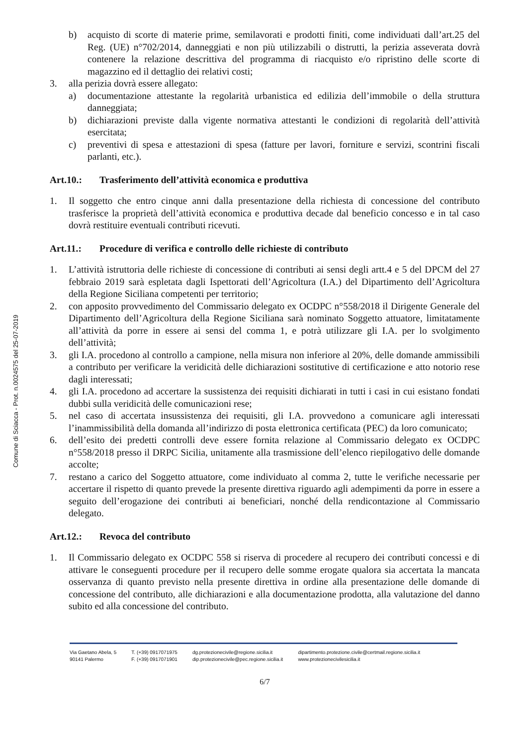Comune di Sciacca - Prot. n.0024575 del 25-07-2019
b) acquisto di scorte di materie prime, semilavorati e prodotti finiti, come individuati dall’art.25 del Reg. (UE) n°702/2014, danneggiati e non più utilizzabili o distrutti, la perizia asseverata dovrà contenere la relazione descrittiva del programma di riacquisto e/o ripristino delle scorte di magazzino ed il dettaglio dei relativi costi;
3. alla perizia dovrà essere allegato:
a) documentazione attestante la regolarità urbanistica ed edilizia dell’immobile o della struttura danneggiata;
b) dichiarazioni previste dalla vigente normativa attestanti le condizioni di regolarità dell’attività esercitata;
c) preventivi di spesa e attestazioni di spesa (fatture per lavori, forniture e servizi, scontrini fiscali parlanti, etc.).
Art.10.: Trasferimento dell’attività economica e produttiva
1. Il soggetto che entro cinque anni dalla presentazione della richiesta di concessione del contributo trasferisce la proprietà dell’attività economica e produttiva decade dal beneficio concesso e in tal caso dovrà restituire eventuali contributi ricevuti.
Art.11.: Procedure di verifica e controllo delle richieste di contributo
1. L’attività istruttoria delle richieste di concessione di contributi ai sensi degli artt.4 e 5 del DPCM del 27 febbraio 2019 sarà espletata dagli Ispettorati dell’Agricoltura (I.A.) del Dipartimento dell’Agricoltura della Regione Siciliana competenti per territorio;
2. con apposito provvedimento del Commissario delegato ex OCDPC n°558/2018 il Dirigente Generale del Dipartimento dell’Agricoltura della Regione Siciliana sarà nominato Soggetto attuatore, limitatamente all’attività da porre in essere ai sensi del comma 1, e potrà utilizzare gli I.A. per lo svolgimento dell’attività;
3. gli I.A. procedono al controllo a campione, nella misura non inferiore al 20%, delle domande ammissibili a contributo per verificare la veridicità delle dichiarazioni sostitutive di certificazione e atto notorio rese dagli interessati;
4. gli I.A. procedono ad accertare la sussistenza dei requisiti dichiarati in tutti i casi in cui esistano fondati dubbi sulla veridicità delle comunicazioni rese;
5. nel caso di accertata insussistenza dei requisiti, gli I.A. provvedono a comunicare agli interessati l’inammissibilità della domanda all’indirizzo di posta elettronica certificata (PEC) da loro comunicato;
6. dell’esito dei predetti controlli deve essere fornita relazione al Commissario delegato ex OCDPC n°558/2018 presso il DRPC Sicilia, unitamente alla trasmissione dell’elenco riepilogativo delle domande accolte;
7. restano a carico del Soggetto attuatore, come individuato al comma 2, tutte le verifiche necessarie per accertare il rispetto di quanto prevede la presente direttiva riguardo agli adempimenti da porre in essere a seguito dell’erogazione dei contributi ai beneficiari, nonché della rendicontazione al Commissario delegato.
Art.12.: Revoca del contributo
1. Il Commissario delegato ex OCDPC 558 si riserva di procedere al recupero dei contributi concessi e di attivare le conseguenti procedure per il recupero delle somme erogate qualora sia accertata la mancata osservanza di quanto previsto nella presente direttiva in ordine alla presentazione delle domande di concessione del contributo, alle dichiarazioni e alla documentazione prodotta, alla valutazione del danno subito ed alla concessione del contributo.
Via Gaetano Abela, 5
90141 Palermo
T. (+39) 0917071975
F. (+39) 0917071901
dg.protezionecivile@regione.sicilia.it
dip.protezionecivile@pec.regione.sicilia.it
dipartimento.protezione.civile@certmail.regione.sicilia.it
www.protezionecivilesicilia.it
6/7